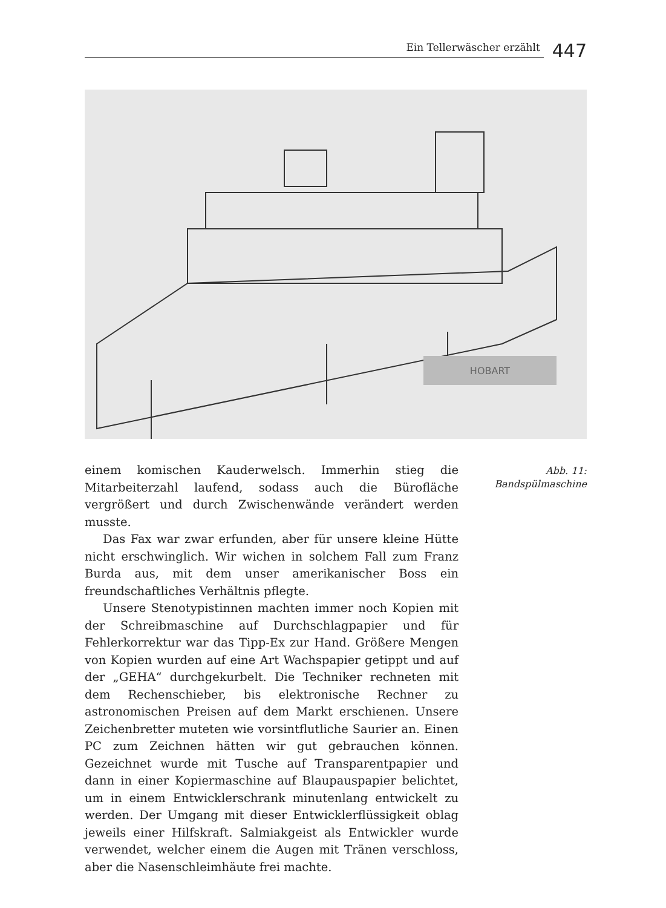Ein Tellerwäscher erzählt
447
HOBART
einem komischen Kauderwelsch. Immerhin stieg die Mitarbeiterzahl laufend, sodass auch die Bürofläche vergrößert und durch Zwischenwände verändert werden musste.
Das Fax war zwar erfunden, aber für unsere kleine Hütte nicht erschwinglich. Wir wichen in solchem Fall zum Franz Burda aus, mit dem unser amerikanischer Boss ein freundschaftliches Verhältnis pflegte.
Unsere Stenotypistinnen machten immer noch Kopien mit der Schreibmaschine auf Durchschlagpapier und für Fehlerkorrektur war das Tipp-Ex zur Hand. Größere Mengen von Kopien wurden auf eine Art Wachspapier getippt und auf der „GEHA“ durchgekurbelt. Die Techniker rechneten mit dem Rechenschieber, bis elektronische Rechner zu astronomischen Preisen auf dem Markt erschienen. Unsere Zeichenbretter muteten wie vorsintflutliche Saurier an. Einen PC zum Zeichnen hätten wir gut gebrauchen können. Gezeichnet wurde mit Tusche auf Transparentpapier und dann in einer Kopiermaschine auf Blaupauspapier belichtet, um in einem Entwicklerschrank minutenlang entwickelt zu werden. Der Umgang mit dieser Entwicklerflüssigkeit oblag jeweils einer Hilfskraft. Salmiakgeist als Entwickler wurde verwendet, welcher einem die Augen mit Tränen verschloss, aber die Nasenschleimhäute frei machte.
Abb. 11:
Bandspülmaschine